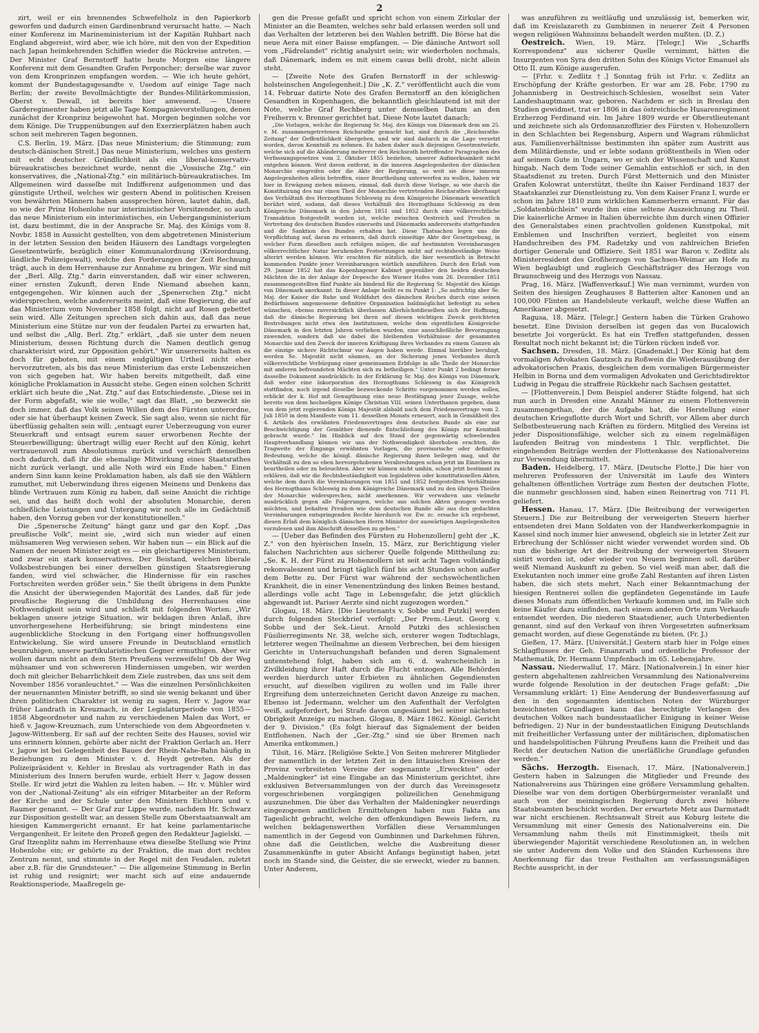2
zirt, weil er ein brennendes Schwefelholz in den Papierkorb geworfen und dadurch einen Gardinenbrand verursacht hatte. — Nach einer Konferenz im Marineministerium ist der Kapitän Ruhbart nach England abgereist, wird aber, wie ich höre, mit den von der Expedition nach Japan heimkehrenden Schiffen wieder die Rückreise antreten. — Der Minister Graf Bernstorff hatte heute Morgen eine längere Konferenz mit dem Gesandten Grafen Perponcher; derselbe war zuvor von dem Kronprinzen empfangen worden. — Wie ich heute gehört, kommt der Bundestagsgesandte v. Usedom auf einige Tage nach Berlin; der zweite Bevollmächtigte der Bundes-Militärkommission, Oberst v. Dewall, ist bereits hier anwesend. — Unsere Garderegimenter haben jetzt alle Tage Kompagnievorstellungen, denen zunächst der Kronprinz beigewohnt hat. Morgen beginnen solche vor dem Könige. Die Truppenübungen auf den Exerzierplätzen haben auch schon seit mehreren Tagen begonnen.
C.S. Berlin, 19. März. [Das neue Ministerium; die Stimmung; zum deutsch-dänischen Streit.] Das neue Ministerium, welches uns gestern mit echt deutscher Gründlichkeit als ein liberal-konservativ-büreaukratisches bezeichnet wurde, nennt die „Vossische Ztg." ein konservatives, die „National-Ztg." ein militärisch-büreaukratisches. Im Allgemeinen wird dasselbe mit Indifferenz aufgenommen und das günstigste Urtheil, welches wir gestern Abend in politischen Kreisen von bewährten Männern haben aussprechen hören, lautet dahin, daß, so wie der Prinz Hohenlohe nur interimistischer Vorsitzender, so auch das neue Ministerium ein interimistisches, ein Uebergangsministerium ist, dazu bestimmt, die in der Ansprache Sr. Maj. des Königs vom 8. Novbr. 1858 in Aussicht gestellten, von dem abgetretenen Ministerium in der letzten Session den beiden Häusern des Landtags vorgelegten Gesetzentwürfe, bezüglich einer Kommunalordnung (Kreisordnung, ländliche Polizeigewalt), welche den Forderungen der Zeit Rechnung trägt, auch in dem Herrenhause zur Annahme zu bringen. Wir sind mit der „Berl. Allg. Ztg." darin einverstanden, daß wir einer schweren, einer ernsten Zukunft, deren Ende Niemand absehen kann, entgegengehen. Wir können auch der „Spenerschen Ztg." nicht widersprechen, welche andererseits meint, daß eine Regierung, die auf das Ministerium vom November 1858 folgt, nicht auf Rosen gebettet sein wird. Alle Zeitungen sprechen sich dahin aus, daß das neue Ministerium eine Stütze nur von der feudalen Partei zu erwarten hat, und selbst die „Allg. Berl. Ztg." erklärt, „daß sie unter dem neuen Ministerium, dessen Richtung durch die Namen deutlich genug charakterisirt wird, zur Opposition gehört." Wir unsererseits halten es doch für geboten, mit einem endgültigen Urtheil nicht eher hervorzutreten, als bis das neue Ministerium das erste Lebenszeichen von sich gegeben hat. Wir haben bereits mitgetheilt, daß eine königliche Proklamation in Aussicht stehe. Gegen einen solchen Schritt erklärt sich heute die „Nat. Ztg." auf das Entschiedenste. „Diese sei in der Form abgefaßt, wie sie wolle," sagt das Blatt, „so bezweckt sie doch immer, daß das Volk seinen Willen dem des Fürsten unterordne, oder sie hat überhaupt keinen Zweck. Sie sagt also, wenn sie nicht für überflüssig gehalten sein will: „entsagt eurer Ueberzeugung von eurer Steuerkraft und entsagt eurem sauer erworbenen Rechte der Steuerbewilligung; übertragt willig euer Recht auf den König, kehrt vertrauensvoll zum Absolutismus zurück und verschärft denselben noch dadurch, daß ihr die ehemalige Mitwirkung eines Staatsrathes nicht zurück verlangt, und alle Noth wird ein Ende haben." Einen andern Sinn kann keine Proklamation haben, als daß sie den Wählern zumuthet, mit Ueberwindung ihres eigenen Meinens und Denkens das blinde Vertrauen zum König zu haben, daß seine Ansicht die richtige sei, und das heißt doch wohl der absoluten Monarchie, deren schließliche Leistungen und Untergang wir noch alle im Gedächtniß haben, den Vorzug geben vor der konstitutionellen."
Die „Spenersche Zeitung" hängt ganz und gar den Kopf. „Das preußische Volk", meint sie, „wird sich nun wieder auf einen mühsameren Weg verwiesen sehen. Wir haben nun — ein Blick auf die Namen der neuen Minister zeigt es — ein gleichartigeres Ministerium, und zwar ein stark konservatives. Der Beistand, welchen liberale Volksbestrebungen bei einer derselben günstigen Staatsregierung fanden, wird viel schwächer, die Hindernisse für ein rasches Fortschreiten werden größer sein." Sie theilt übrigens in dem Punkte die Ansicht der überwiegenden Majorität des Landes, daß für jede preußische Regierung die Umbildung des Herrenhauses eine Nothwendigkeit sein wird und schließt mit folgenden Worten: „Wir beklagen unsere jetzige Situation, wir beklagen ihren Anlaß, ihre unvorhergesehene Herbeiführung; sie bringt mindestens eine augenblickliche Stockung in den Fortgang einer hoffnungsvollen Entwickelung. Sie wird unsere Freunde in Deutschland ernstlich beunruhigen, unsere partikularistischen Gegner ermuthigen. Aber wir wollen darum nicht an dem Stern Preußens verzweifeln! Ob der Weg mühsamer und von schwereren Hindernissen umgeben, wir werden doch mit gleicher Beharrlichkeit dem Ziele zustreben, das uns seit dem November 1856 voranleuchtet." — Was die einzelnen Persönlichkeiten der neuernannten Minister betrifft, so sind sie wenig bekannt und über ihren politischen Charakter ist wenig zu sagen. Herr v. Jagow war früher Landrath in Kreuznach, in der Legislaturperiode von 1855—1858 Abgeordneter und nahm zu verschiedenen Malen das Wort, er hieß v. Jagow-Kreuznach, zum Unterschiede von dem Abgeordneten v. Jagow-Wittenberg. Er saß auf der rechten Seite des Hauses, soviel wir uns erinnern können, gehörte aber nicht der Fraktion Gerlach an. Herr v. Jagow ist bei Gelegenheit des Baues der Rhein-Nahe-Bahn häufig in Beziehungen zu dem Minister v. d. Heydt getreten. Als der Polizeipräsident v. Kehler in Breslau als vortragender Rath in das Ministerium des Innern berufen wurde, erhielt Herr v. Jagow dessen Stelle. Er wird jetzt die Wahlen zu leiten haben. — Hr. v. Mühler wird von der „National-Zeitung" als ein eifriger Mitarbeiter an der Reform der Kirche und der Schule unter den Ministern Eichhorn und v. Raumer genannt. — Der Graf zur Lippe wurde, nachdem Hr. Schwarz zur Disposition gestellt war, an dessen Stelle zum Oberstaatsanwalt am hiesigen Kammergericht ernannt. Er hat keine parlamentarische Vergangenheit. Er leitete den Prozeß gegen den Redakteur Jagielski. — Graf Itzenplitz nahm im Herrenhause etwa dieselbe Stellung wie Prinz Hohenlohe ein; er gehörte zu der Fraktion, die man dort rechtes Zentrum nennt, und stimmte in der Regel mit den Feudalen, zuletzt aber z.B. für die Grundsteuer." — Die allgemeine Stimmung in Berlin ist ruhig und resignirt; wer macht sich auf eine andauernde Reaktionsperiode, Maaßregeln ge-
gen die Presse gefaßt und spricht schon von einem Zirkular der Minister an die Beamten, welches sehr bald erlassen werden soll und das Verhalten der letzteren bei den Wahlen betrifft. Die Börse hat die neue Aera mit einer Baisse empfangen. — Die dänische Antwort soll vom „Fädrelandet" richtig analysirt sein; wir wiederholen nochmals, daß Dänemark, indem es mit einem casus belli droht, nicht allein steht.
— [Zweite Note des Grafen Bernstorff in der schleswig-holsteinschen Angelegenheit.] Die „K. Z." veröffentlicht auch die vom 14. Februar datirte Note des Grafen Bernstorff an den königlichen Gesandten in Kopenhagen, die bekanntlich gleichlautend ist mit der Note, welche Graf Rechberg unter demselben Datum an den Freiherrn v. Brenner gerichtet hat. Diese Note lautet danach:
„Die Vorlagen, welche die Regierung Sr. Maj. des Königs von Dänemark dem am 25. v. M. zusammengetretenen Reichsrathe gemacht hat, sind durch die „Reichsraths-Zeitung" der Oeffentlichkeit übergeben, und wir sind dadurch in die Lage versetzt worden, davon Kenntniß zu nehmen. Es haben daher auch diejenigen Gesetzentwürfe, welche sich auf die Abänderung mehrerer den Reichsrath betreffender Paragraphen des Verfassungsgesetzes vom 2. Oktober 1855 beziehen, unserer Aufmerksamkeit nicht entgehen können. Weit davon entfernt, in die inneren Angelegenheiten der dänischen Monarchie eingreifen oder die Akte der Regierung, so weit sie diese inneren Angelegenheiten allein betreffen, einer Beurtheilung unterwerfen zu wollen, haben wir hier in Erwägung ziehen müssen, einmal, daß durch diese Vorlage, so wie durch die Konstituirung des nur einen Theil der Monarchie vertretenden Reichsrathes überhaupt das Verhältniß des Herzogthums Schleswig zu dem Königreiche Dänemark wesentlich berührt wird, sodann, daß dieses Verhältniß des Herzogthums Schleswig zu dem Königreiche Dänemark in den Jahren 1851 und 1852 durch eine völkerrechtliche Transaktion festgestellt worden ist, welche zwischen Oestreich und Preußen in Vertretung des deutschen Bundes einerseits und Dänemarks andererseits stattgefunden und die Sanktion des Bundes erhalten hat. Diese Thatsachen legen uns die Verpflichtung auf, daran zu erinnern, daß durch einseitige Akte der Gesetzgebung, in welcher Form dieselben auch erfolgen mögen, die auf bestimmten Vereinbarungen völkerrechtlicher Natur beruhenden Festsetzungen nicht auf rechtsbeständige Weise alterirt werden können. Wir erachten für nützlich, die hier wesentlich in Betracht kommenden Punkte jener Vereinbarungen wörtlich anzuführen. Durch den Erlaß vom 29. Januar 1852 hat das Kopenhagener Kabinet gegenüber den beiden deutschen Mächten die in der Anlage der Depesche des Wiener Hofes vom 26. Dezember 1851 zusammengestellten fünf Punkte als bindend für die Regierung Sr. Majestät des Königs von Dänemark anerkannt. In dieser Anlage heißt es zu Punkt 1: „So aufrichtig aber Se. Maj. der Kaiser die Ruhe und Wohlfahrt des dänischen Reiches durch eine seinen Bedürfnissen angemessene definitive Organisation baldmöglichst befestigt zu sehen wünschen, ebenso zuversichtlich überlassen Allerhöchstdieselben sich der Hoffnung, daß die dänische Regierung bei ihren auf diesen wichtigen Zweck gerichteten Bestrebungen nicht etwa den Institutionen, welche dem eigentlichen Königreiche Dänemark in den letzten Jahren verliehen wurden, eine ausschließliche Bevorzugung zuwenden, sondern daß sie dabei die bleibenden Verhältnisse der gesammten Monarchie und den Zweck der inneren Kräftigung ihres Verbandes zu einem Ganzen als die einzige sichere Richtschnur vor Augen haben werde. Einmal hierüber beruhigt, werden Se. Majestät nicht säumen, an der Sicherung jenes Verbandes durch völkerrechtliche Verbürgung einer gemeinsamen Erbfolge in alle Theile der Monarchie mit anderen befreundeten Mächten sich zu betheiligen." Unter Punkt 2 bedingt ferner dasselbe Dokument ausdrücklich: In der Erklärung Sr. Maj. des Königs von Dänemark, daß weder eine Inkorporation des Herzogthums Schleswig in das Königreich stattfinden, noch irgend dieselbe bezweckende Schritte vorgenommen werden sollen, erblickt der k. Hof mit Genugthuung eine neue Bestätigung jener Zusage, welche bereits von dem hochseligen Könige Christian VIII. seinen Unterthanen gegeben, dann von dem jetzt regierenden Königs Majestät alsbald nach dem Friedensvertrage vom 2. Juli 1850 in dem Manifeste vom 11. desselben Monats erneuert, auch in Gemäßheit des 4. Artikels des erwähnten Friedensvertrages dem deutschen Bunde als eine zur Beschwichtigung der Gemüther dienende Entschließung des Königs zur Kenntniß gebracht wurde." Im Hinblick auf den Stand der gegenwärtig schwebenden Hauptverhandlung können wir uns der Nothwendigkeit überhoben erachten, die Tragweite der Eingangs erwähnten Vorlagen, die provisorische oder definitive Bedeutung, welche die königl. dänische Regierung ihnen beilegen mag, und ihr Verhältniß zu den so eben hervorgehobenen Verabredungen schon jetzt im Einzelnen zu beurtheilen oder zu beleuchten. Aber wir können nicht umhin, schon jetzt bestimmt zu erklären, daß wir die Rechtsbeständigkeit von legislativen oder konstitutionellen Akten, welche dem durch die Vereinbarungen von 1851 und 1852 festgestellten Verhältnisse des Herzogthums Schleswig zu dem Königreiche Dänemark und zu den übrigen Theilen der Monarchie widersprechen, nicht anerkennen. Wir verwahren uns vielmehr ausdrücklich gegen alle Folgerungen, welche aus solchen Akten gezogen werden möchten, und behalten Preußen wie dem deutschen Bunde alle aus den gedachten Vereinbarungen entspringenden Rechte hierdurch vor. Ew. zc. ersuche ich ergebenst, diesen Erlaß dem königlich dänischen Herrn Minister der auswärtigen Angelegenheiten vorzulesen und ihm Abschrift desselben zu geben."
— [Ueber das Befinden des Fürsten zu Hohenzollern] geht der „K. Z." von den hyèrischen Inseln, 15. März, zur Berichtigung vieler falschen Nachrichten aus sicherer Quelle folgende Mittheilung zu: „Se. K. H. der Fürst zu Hohenzollern ist seit acht Tagen vollständig rekonvaleszent und bringt täglich fünf bis acht Stunden schon außer dem Bette zu. Der Fürst war während der sechswöchentlichen Krankheit, die in einer Venenentzündung des linken Beines bestand, allerdings volle acht Tage in Lebensgefahr, die jetzt glücklich abgewandt ist. Pariser Aerzte sind nicht zugezogen worden."
Glogau, 18. März. [Die Lieutenants v. Sobbe und Putzki] werden durch folgenden Steckbrief verfolgt: „Der Prem.-Lieut. Georg v. Sobbe und der Sek.-Lieut. Arnold Putzki des schlesischen Füsilierregiments Nr. 38, welche sich, ersterer wegen Todtschlags, letzterer wegen Theilnahme an diesem Verbrechen, bei dem hiesigen Gerichte in Untersuchungshaft befanden und deren Signalement untenstehend folgt, haben sich am 6. d. wahrscheinlich in Zivilkleidung ihrer Haft durch die Flucht entzogen. Alle Behörden werden hierdurch unter Erbieten zu ähnlichen Gegendiensten ersucht, auf dieselben vigiliren zu wollen und im Falle ihrer Ergreifung dem unterzeichneten Gericht davon Anzeige zu machen. Ebenso ist Jedermann, welcher um den Aufenthalt der Verfolgten weiß, aufgefordert, bei Strafe davon ungesäumt bei seiner nächsten Obrigkeit Anzeige zu machen. Glogau, 8. März 1862. Königl. Gericht der 9. Division." (Es folgt hierauf das Signalement der beiden Entflohenen. Nach der „Ger.-Ztg." sind sie über Bremen nach Amerika entkommen.)
Tilsit, 16. März. [Religiöse Sekte.] Von Seiten mehrerer Mitglieder der namentlich in der letzten Zeit in den littauischen Kreisen der Provinz verbreiteten Vereine der sogenannte „Erweckten" oder „Maldeningker" ist eine Eingabe an das Ministerium gerichtet, ihre exklusiven Betversammlungen von der durch das Vereinsgesetz vorgeschriebenen vorgängigen polizeilichen Genehmigung auszunehmen. Die über das Verhalten der Maldeningker neuerdings eingezogenen amtlichen Ermittelungen haben nun Fakta ans Tageslicht gebracht, welche den offenkundigen Beweis liefern, zu welchen beklagenswerthen Vorfällen diese Versammlungen namentlich in der Gegend von Gumbinnen und Darkehmen führen, ohne daß die Geistlichen, welche die Ausbreitung dieser Zusammenkünfte in guter Absicht Anfangs begünstigt haben, jetzt noch im Stande sind, die Geister, die sie erweckt, wieder zu bannen. Unter Anderem,
was anzuführen zu weitläufig und unzulässig ist, bemerken wir, daß im Kreislazareth zu Gumbinnen in neuerer Zeit 4 Personen wegen religiösen Wahnsinns behandelt werden mußten. (D. Z.)
Oestreich. Wien, 19. März. [Telegr.] Wie „Scharffs Korrespondenz" aus sicherer Quelle vernimmt, hätten die Insurgenten von Syra den dritten Sohn des Königs Victor Emanuel als Otto II. zum Könige ausgerufen.
— [Frhr. v. Zedlitz †.] Sonntag früh ist Frhr. v. Zedlitz an Erschöpfung der Kräfte gestorben. Er war am 28. Febr. 1790 zu Johannisberg in Oestreichisch-Schlesien, woselbst sein Vater Landeshauptmann war, geboren. Nachdem er sich in Breslau den Studien gewidmet, trat er 1806 in das östreichische Husarenregiment Erzherzog Ferdinand ein. Im Jahre 1809 wurde er Oberstlieutenant und zeichnete sich als Ordonnanzoffizier des Fürsten v. Hohenzollern in den Schlachten bei Regensburg, Aspern und Wagram rühmlichst aus. Familienverhältnisse bestimmten ihn später zum Austritt aus dem Militärdienste, und er lebte sodann größtentheils in Wien oder auf seinem Gute in Ungarn, wo er sich der Wissenschaft und Kunst hingab. Nach dem Tode seiner Gemahlin entschloß er sich, in den Staatsdienst zu treten. Durch Fürst Metternich und den Minister Grafen Kolowrat unterstützt, theilte ihn Kaiser Ferdinand 1837 der Staatskanzlei zur Dienstleistung zu. Von dem Kaiser Franz I. wurde er schon im Jahre 1810 zum wirklichen Kammerherrn ernannt. Für das „Soldatenbüchlein" wurde ihm eine seltene Auszeichnung zu Theil. Die kaiserliche Armee in Italien überreichte ihm durch einen Offizier des Generalstabes einen prachtvollen goldenen Kunstpokal, mit Emblemen und Inschriften verziert, begleitet von einem Handschreiben des FM. Radetzky und von zahlreichen Briefen dortiger Generale und Offiziere. Seit 1851 war Baron v. Zedlitz als Ministerresident des Großherzogs von Sachsen-Weimar am Hofe zu Wien beglaubigt und zugleich Geschäftsträger des Herzogs von Braunschweig und des Herzogs von Nassau.
Prag, 16. März. [Waffenverkauf.] Wie man vernimmt, wurden von Seiten des hiesigen Zeughauses 8 Batterien alter Kanonen und an 100,000 Flinten an Handelsleute verkauft, welche diese Waffen an Amerikaner abgesetzt.
Ragusa, 18. März. [Telegr.] Gestern haben die Türken Grahowo besetzt. Eine Division derselben ist gegen das von Bucalowich besetzte Joi vorgerückt. Es hat ein Treffen stattgefunden, dessen Resultat noch nicht bekannt ist; die Türken rücken indeß vor.
Sachsen. Dresden, 18. März. [Gnadenakt.] Der König hat dem vormaligen Advokaten Gautzsch zu Roßwein die Wiederausübung der advokatorischen Praxis, desgleichen dem vormaligen Bürgermeister Helbin in Borna und dem vormaligen Advokaten und Gerichtsdirektor Ludwig in Pegau die straffreie Rückkehr nach Sachsen gestattet.
— [Flottenverein.] Dem Beispiel anderer Städte folgend, hat sich nun auch in Dresden eine Anzahl Männer zu einem Flottenverein zusammengethan, der die Aufgabe hat, die Herstellung einer deutschen Kriegsflotte durch Wort und Schrift, vor Allem aber durch Selbstbesteuerung nach Kräften zu fördern. Mitglied des Vereins ist jeder Dispositionsfähige, welcher sich zu einem regelmäßigen laufenden Beitrag von mindestens 1 Thlr. verpflichtet. Die eingehenden Beiträge werden der Flottenkasse des Nationalvereins zur Verwendung übermittelt.
Baden. Heidelberg, 17. März. [Deutsche Flotte.] Die hier von mehreren Professoren der Universität im Laufe des Winters gehaltenen öffentlichen Vorträge zum Besten der deutschen Flotte, die nunmehr geschlossen sind, haben einen Reinertrag von 711 Fl. geliefert.
Hessen. Hanau, 17. März. [Die Beitreibung der verweigerten Steuern.] Die zur Beitreibung der verweigerten Steuern hierher entsendeten drei Mann Soldaten von der Handwerkerkompagnie in Kassel sind noch immer hier anwesend, obgleich sie in letzter Zeit zur Erbrechung der Schlösser nicht wieder verwendet worden sind. Ob nun die bisherige Art der Beitreibung der verweigerten Steuern sistirt worden ist, oder wieder von Neuem beginnen soll, darüber weiß Niemand Auskunft zu geben. So viel weiß man aber, daß die Exekutanten noch immer eine große Zahl Restanten auf ihren Listen haben, die sich stets mehrt. Nach einer Bekanntmachung der hiesigen Rentnerei sollen die gepfändeten Gegenstände im Laufe dieses Monats zum öffentlichen Verkaufe kommen und, im Falle sich keine Käufer dazu einfinden, nach einem anderen Orte zum Verkaufe entsendet werden. Die niederen Staatsdiener, auch Unterbedienten genannt, sind auf den Verkauf von ihren Vorgesetzten aufmerksam gemacht worden, auf diese Gegenstände zu bieten. (Fr. J.)
Gießen, 17. März. [Universität.] Gestern starb hier in Folge eines Schlagflusses der Geh. Finanzrath und ordentliche Professor der Mathematik, Dr. Hermann Umpfenbach im 65. Lebensjahre.
Nassau. Niederwalluf, 17. März. [Nationalverein.] In einer hier gestern abgehaltenen zahlreichen Versammlung des Nationalvereins wurde folgende Resolution in der deutschen Frage gefaßt: „Die Versammlung erklärt: 1) Eine Aenderung der Bundesverfassung auf den in den sogenannten identischen Noten der Würzburger bezeichneten Grundlagen kann das berechtigte Verlangen des deutschen Volkes nach bundesstaatlicher Einigung in keiner Weise befriedigen. 2) Nur in der bundesstaatlichen Einigung Deutschlands mit freiheitlicher Verfassung unter der militärischen, diplomatischen und handelspolitischen Führung Preußens kann die Freiheit und das Recht der deutschen Nation die unerläßliche Grundlage gefunden werden."
Sächs. Herzogth. Eisenach, 17. März. [Nationalverein.] Gestern haben in Salzungen die Mitglieder und Freunde des Nationalvereins aus Thüringen eine größere Versammlung gehalten. Dieselbe war von dem dortigen Oberbürgermeister veranlaßt und auch von der meiningischen Regierung durch zwei höhere Staatsbeamten beschickt worden. Der erwartete Metz aus Darmstadt war nicht erschienen. Rechtsanwalt Streit aus Koburg leitete die Versammlung mit einer Genesis des Nationalvereins ein. Die Versammlung nahm theils mit Einstimmigkeit, theils mit überwiegender Majorität verschiedene Resolutionen an, in welchen sie unter Anderem dem Volke und den Ständen Kurhessens ihre Anerkennung für das treue Festhalten am verfassungsmäßigen Rechte ausspricht, in der